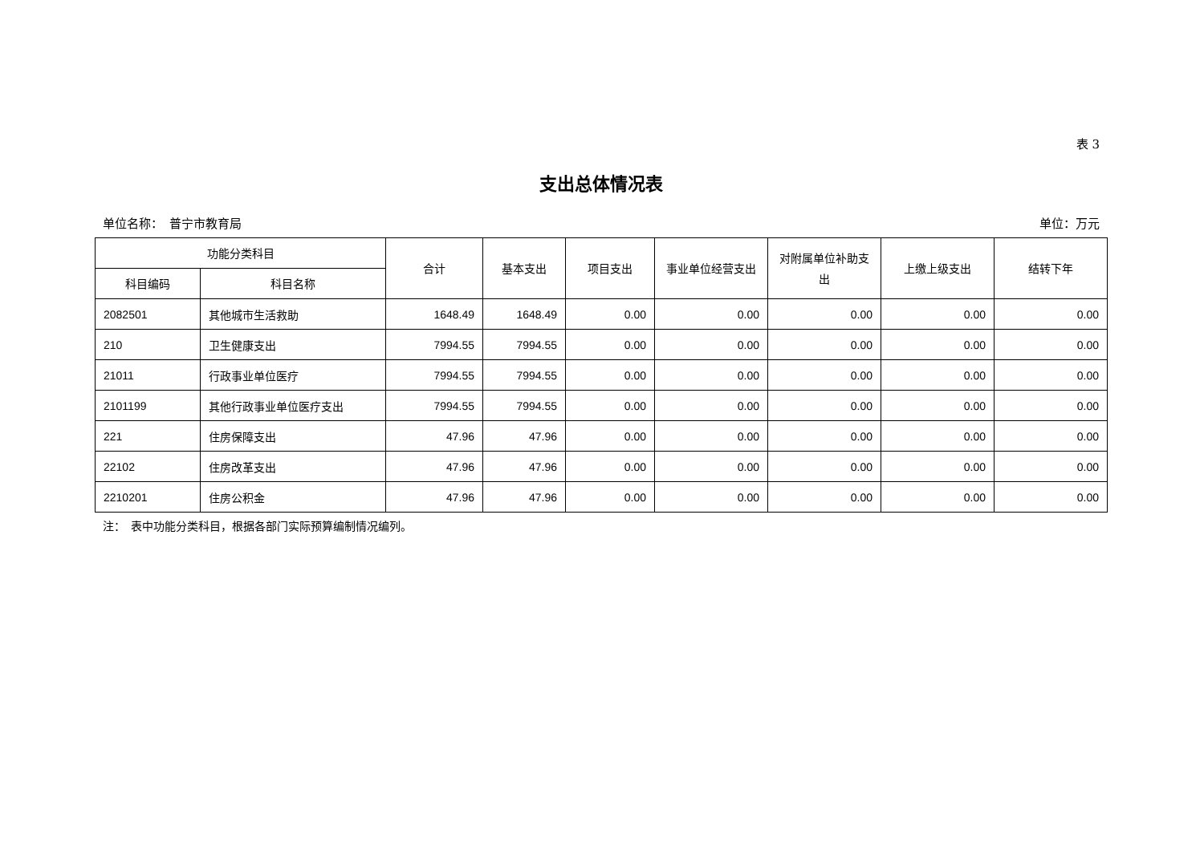表 3
支出总体情况表
单位名称：　普宁市教育局 单位：万元
| 功能分类科目 | | 合计 | 基本支出 | 项目支出 | 事业单位经营支出 | 对附属单位补助支出 | 上缴上级支出 | 结转下年 |
| --- | --- | --- | --- | --- | --- | --- | --- | --- |
| 科目编码 | 科目名称 | | | | | | | |
| 2082501 | 其他城市生活救助 | 1648.49 | 1648.49 | 0.00 | 0.00 | 0.00 | 0.00 | 0.00 |
| 210 | 卫生健康支出 | 7994.55 | 7994.55 | 0.00 | 0.00 | 0.00 | 0.00 | 0.00 |
| 21011 | 行政事业单位医疗 | 7994.55 | 7994.55 | 0.00 | 0.00 | 0.00 | 0.00 | 0.00 |
| 2101199 | 其他行政事业单位医疗支出 | 7994.55 | 7994.55 | 0.00 | 0.00 | 0.00 | 0.00 | 0.00 |
| 221 | 住房保障支出 | 47.96 | 47.96 | 0.00 | 0.00 | 0.00 | 0.00 | 0.00 |
| 22102 | 住房改革支出 | 47.96 | 47.96 | 0.00 | 0.00 | 0.00 | 0.00 | 0.00 |
| 2210201 | 住房公积金 | 47.96 | 47.96 | 0.00 | 0.00 | 0.00 | 0.00 | 0.00 |
注：　表中功能分类科目，根据各部门实际预算编制情况编列。